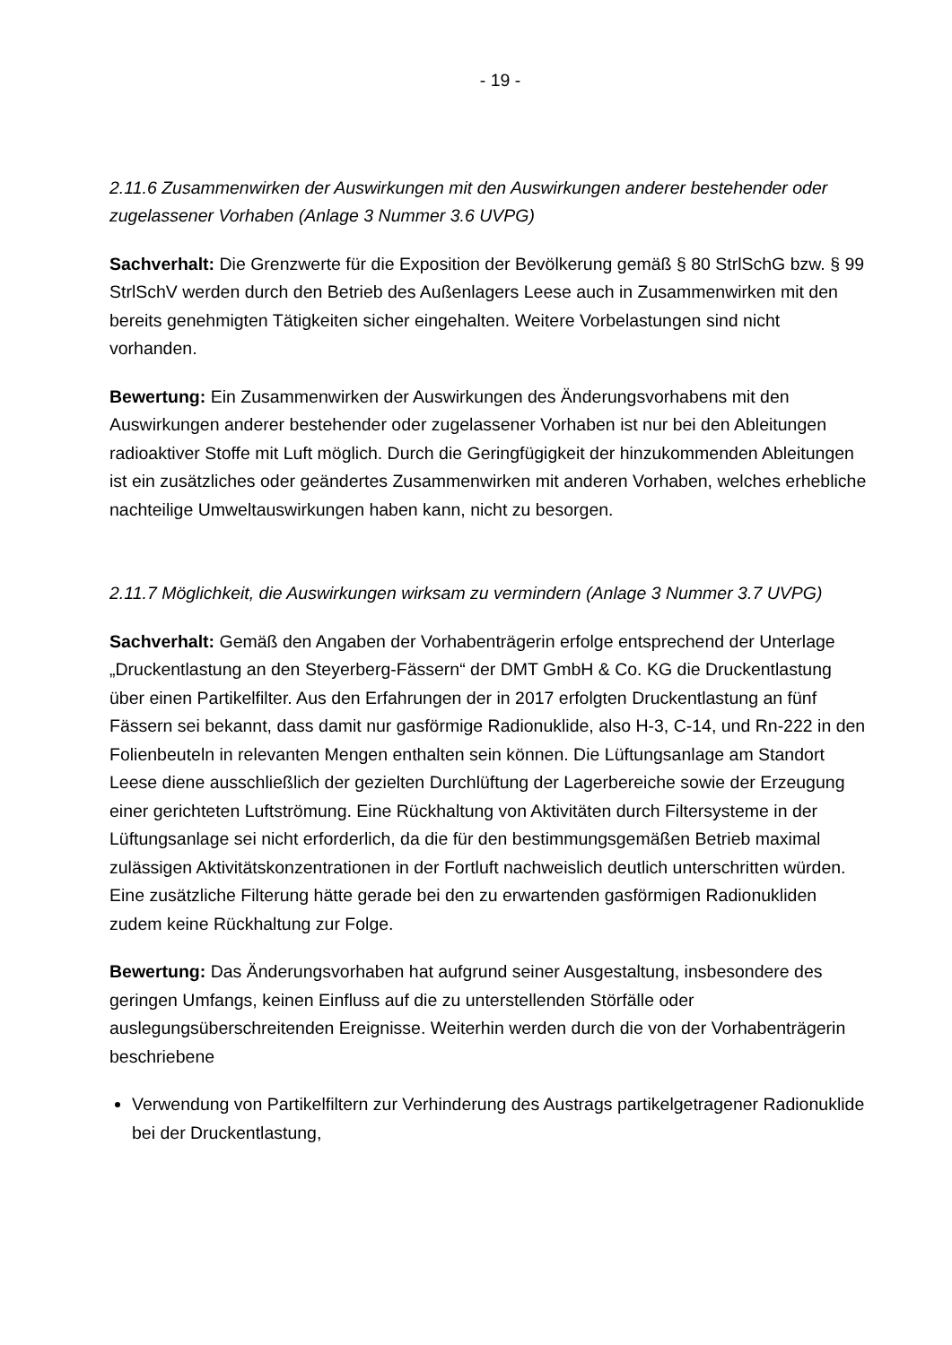- 19 -
2.11.6 Zusammenwirken der Auswirkungen mit den Auswirkungen anderer bestehender oder zugelassener Vorhaben (Anlage 3 Nummer 3.6 UVPG)
Sachverhalt: Die Grenzwerte für die Exposition der Bevölkerung gemäß § 80 StrlSchG bzw. § 99 StrlSchV werden durch den Betrieb des Außenlagers Leese auch in Zusammenwirken mit den bereits genehmigten Tätigkeiten sicher eingehalten. Weitere Vorbelastungen sind nicht vorhanden.
Bewertung: Ein Zusammenwirken der Auswirkungen des Änderungsvorhabens mit den Auswirkungen anderer bestehender oder zugelassener Vorhaben ist nur bei den Ableitungen radioaktiver Stoffe mit Luft möglich. Durch die Geringfügigkeit der hinzukommenden Ableitungen ist ein zusätzliches oder geändertes Zusammenwirken mit anderen Vorhaben, welches erhebliche nachteilige Umweltauswirkungen haben kann, nicht zu besorgen.
2.11.7 Möglichkeit, die Auswirkungen wirksam zu vermindern (Anlage 3 Nummer 3.7 UVPG)
Sachverhalt: Gemäß den Angaben der Vorhabenträgerin erfolge entsprechend der Unterlage „Druckentlastung an den Steyerberg-Fässern“ der DMT GmbH & Co. KG die Druckentlastung über einen Partikelfilter. Aus den Erfahrungen der in 2017 erfolgten Druckentlastung an fünf Fässern sei bekannt, dass damit nur gasförmige Radionuklide, also H-3, C-14, und Rn-222 in den Folienbeuteln in relevanten Mengen enthalten sein können. Die Lüftungsanlage am Standort Leese diene ausschließlich der gezielten Durchlüftung der Lagerbereiche sowie der Erzeugung einer gerichteten Luftströmung. Eine Rückhaltung von Aktivitäten durch Filtersysteme in der Lüftungsanlage sei nicht erforderlich, da die für den bestimmungsgemäßen Betrieb maximal zulässigen Aktivitätskonzentrationen in der Fortluft nachweislich deutlich unterschritten würden. Eine zusätzliche Filterung hätte gerade bei den zu erwartenden gasförmigen Radionukliden zudem keine Rückhaltung zur Folge.
Bewertung: Das Änderungsvorhaben hat aufgrund seiner Ausgestaltung, insbesondere des geringen Umfangs, keinen Einfluss auf die zu unterstellenden Störfälle oder auslegungsüberschreitenden Ereignisse. Weiterhin werden durch die von der Vorhabenträgerin beschriebene
Verwendung von Partikelfiltern zur Verhinderung des Austrags partikelgetragener Radionuklide bei der Druckentlastung,